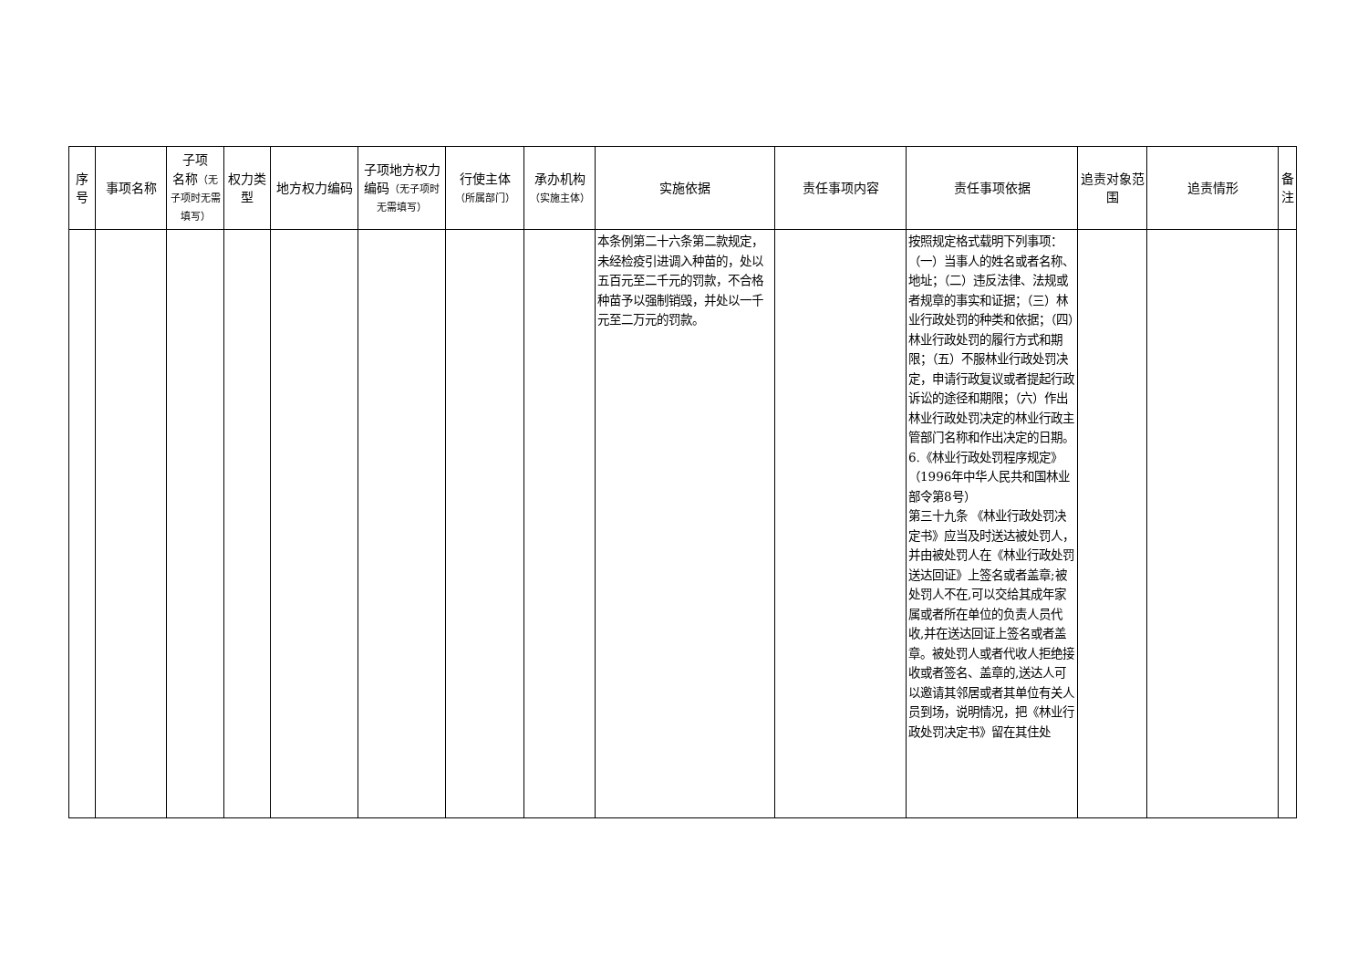| 序号 | 事项名称 | 子项 名称 （无子项时无需填写） | 权力类型 | 地方权力编码 | 子项地方权力编码 （无子项时无需填写） | 行使主体 （所属部门） | 承办机构 （实施主体） | 实施依据 | 责任事项内容 | 责任事项依据 | 追责对象范围 | 追责情形 | 备注 |
| --- | --- | --- | --- | --- | --- | --- | --- | --- | --- | --- | --- | --- | --- |
| | | | | | | | | 本条例第二十六条第二款规定，未经检疫引进调入种苗的，处以五百元至二千元的罚款，不合格种苗予以强制销毁，并处以一千元至二万元的罚款。 | | 按照规定格式载明下列事项：（一）当事人的姓名或者名称、地址；（二）违反法律、法规或者规章的事实和证据；（三）林业行政处罚的种类和依据；（四）林业行政处罚的履行方式和期限；（五）不服林业行政处罚决定，申请行政复议或者提起行政诉讼的途径和期限；（六）作出林业行政处罚决定的林业行政主管部门名称和作出决定的日期。 6.《林业行政处罚程序规定》（1996年中华人民共和国林业部令第8号） 第三十九条 《林业行政处罚决定书》应当及时送达被处罚人，并由被处罚人在《林业行政处罚送达回证》上签名或者盖章;被处罚人不在,可以交给其成年家属或者所在单位的负责人员代收,并在送达回证上签名或者盖章。被处罚人或者代收人拒绝接收或者签名、盖章的,送达人可以邀请其邻居或者其单位有关人员到场，说明情况，把《林业行政处罚决定书》留在其住处 | | | |